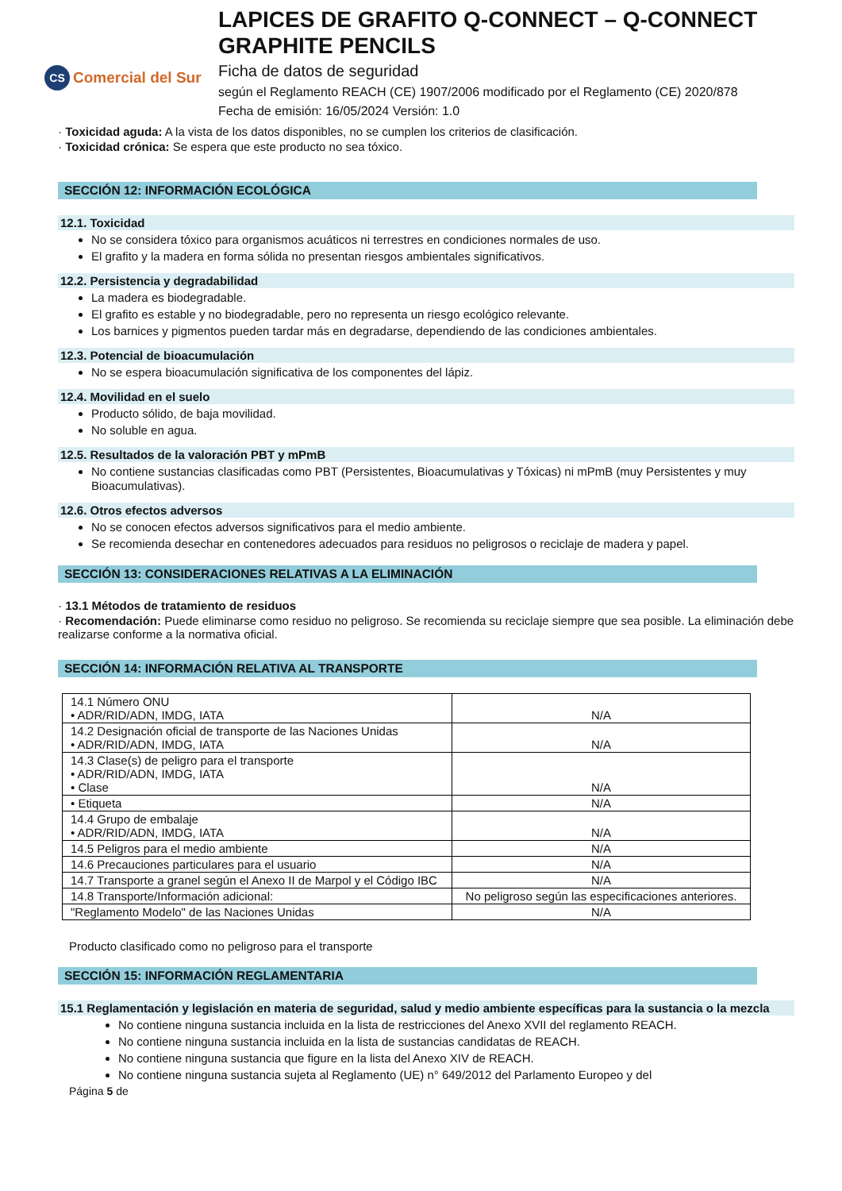CS
Comercial del Sur
LAPICES DE GRAFITO Q-CONNECT – Q-CONNECT GRAPHITE PENCILS
Ficha de datos de seguridad
según el Reglamento REACH (CE) 1907/2006 modificado por el Reglamento (CE) 2020/878
Fecha de emisión: 16/05/2024 Versión: 1.0
· Toxicidad aguda: A la vista de los datos disponibles, no se cumplen los criterios de clasificación.
· Toxicidad crónica: Se espera que este producto no sea tóxico.
SECCIÓN 12: INFORMACIÓN ECOLÓGICA
12.1. Toxicidad
No se considera tóxico para organismos acuáticos ni terrestres en condiciones normales de uso.
El grafito y la madera en forma sólida no presentan riesgos ambientales significativos.
12.2. Persistencia y degradabilidad
La madera es biodegradable.
El grafito es estable y no biodegradable, pero no representa un riesgo ecológico relevante.
Los barnices y pigmentos pueden tardar más en degradarse, dependiendo de las condiciones ambientales.
12.3. Potencial de bioacumulación
No se espera bioacumulación significativa de los componentes del lápiz.
12.4. Movilidad en el suelo
Producto sólido, de baja movilidad.
No soluble en agua.
12.5. Resultados de la valoración PBT y mPmB
No contiene sustancias clasificadas como PBT (Persistentes, Bioacumulativas y Tóxicas) ni mPmB (muy Persistentes y muy Bioacumulativas).
12.6. Otros efectos adversos
No se conocen efectos adversos significativos para el medio ambiente.
Se recomienda desechar en contenedores adecuados para residuos no peligrosos o reciclaje de madera y papel.
SECCIÓN 13: CONSIDERACIONES RELATIVAS A LA ELIMINACIÓN
· 13.1 Métodos de tratamiento de residuos
· Recomendación: Puede eliminarse como residuo no peligroso. Se recomienda su reciclaje siempre que sea posible. La eliminación debe realizarse conforme a la normativa oficial.
SECCIÓN 14: INFORMACIÓN RELATIVA AL TRANSPORTE
| 14.1 Número ONU • ADR/RID/ADN, IMDG, IATA | N/A |
| 14.2 Designación oficial de transporte de las Naciones Unidas • ADR/RID/ADN, IMDG, IATA | N/A |
| 14.3 Clase(s) de peligro para el transporte • ADR/RID/ADN, IMDG, IATA • Clase | N/A |
| • Etiqueta | N/A |
| 14.4 Grupo de embalaje • ADR/RID/ADN, IMDG, IATA | N/A |
| 14.5 Peligros para el medio ambiente | N/A |
| 14.6 Precauciones particulares para el usuario | N/A |
| 14.7 Transporte a granel según el Anexo II de Marpol y el Código IBC | N/A |
| 14.8 Transporte/Información adicional: | No peligroso según las especificaciones anteriores. |
| "Reglamento Modelo" de las Naciones Unidas | N/A |
Producto clasificado como no peligroso para el transporte
SECCIÓN 15: INFORMACIÓN REGLAMENTARIA
15.1 Reglamentación y legislación en materia de seguridad, salud y medio ambiente específicas para la sustancia o la mezcla
No contiene ninguna sustancia incluida en la lista de restricciones del Anexo XVII del reglamento REACH.
No contiene ninguna sustancia incluida en la lista de sustancias candidatas de REACH.
No contiene ninguna sustancia que figure en la lista del Anexo XIV de REACH.
No contiene ninguna sustancia sujeta al Reglamento (UE) n° 649/2012 del Parlamento Europeo y del
Página 5 de